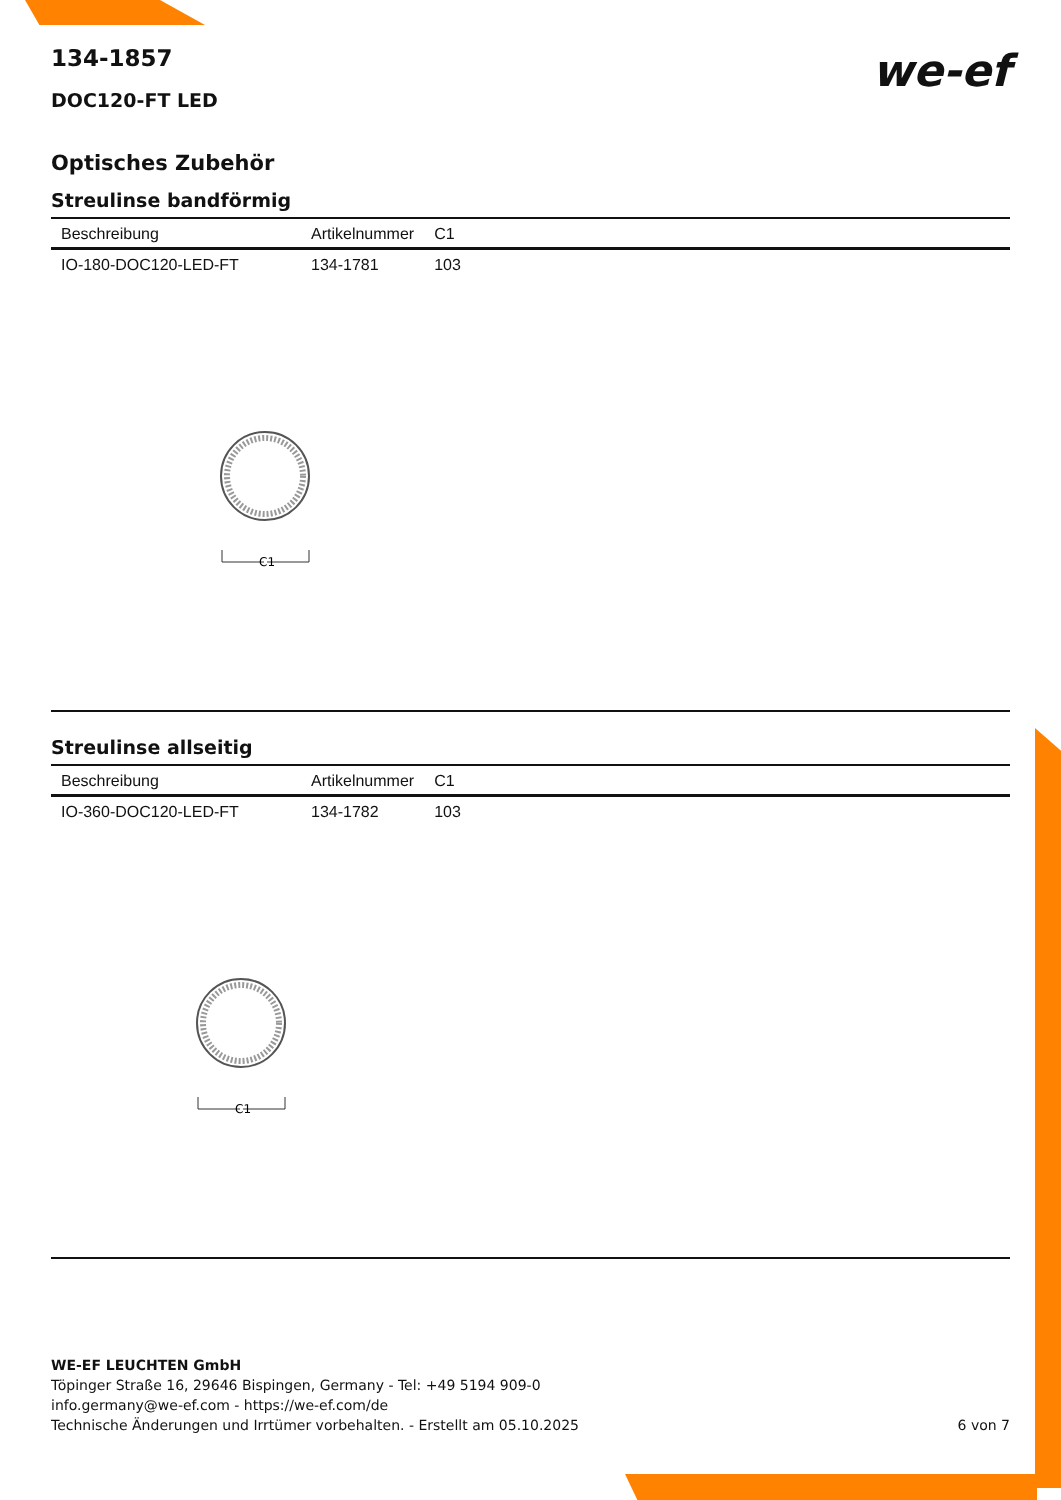we-ef
134-1857
DOC120-FT LED
Optisches Zubehör
Streulinse bandförmig
| Beschreibung | Artikelnummer | C1 |
| --- | --- | --- |
| IO-180-DOC120-LED-FT | 134-1781 | 103 |
C1
Streulinse allseitig
| Beschreibung | Artikelnummer | C1 |
| --- | --- | --- |
| IO-360-DOC120-LED-FT | 134-1782 | 103 |
C1
WE-EF LEUCHTEN GmbH
Töpinger Straße 16, 29646 Bispingen, Germany - Tel: +49 5194 909-0
info.germany@we-ef.com - https://we-ef.com/de
Technische Änderungen und Irrtümer vorbehalten. - Erstellt am 05.10.2025 6 von 7